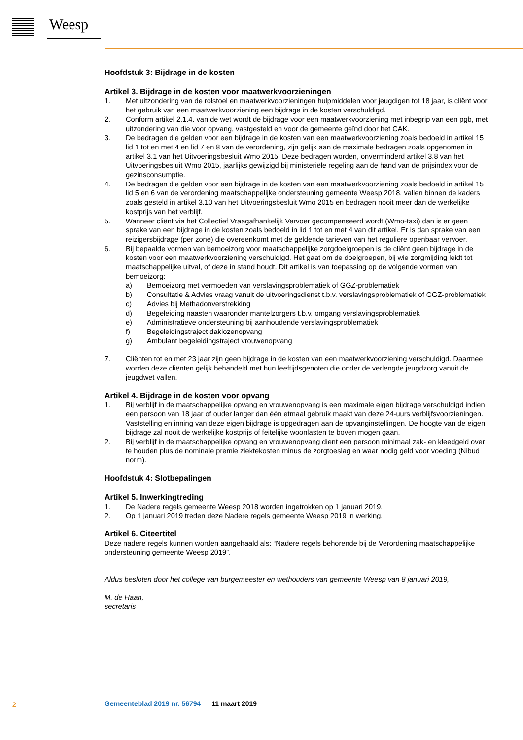Weesp
Hoofdstuk 3: Bijdrage in de kosten
Artikel 3. Bijdrage in de kosten voor maatwerkvoorzieningen
1. Met uitzondering van de rolstoel en maatwerkvoorzieningen hulpmiddelen voor jeugdigen tot 18 jaar, is cliënt voor het gebruik van een maatwerkvoorziening een bijdrage in de kosten verschuldigd.
2. Conform artikel 2.1.4. van de wet wordt de bijdrage voor een maatwerkvoorziening met inbegrip van een pgb, met uitzondering van die voor opvang, vastgesteld en voor de gemeente geïnd door het CAK.
3. De bedragen die gelden voor een bijdrage in de kosten van een maatwerkvoorziening zoals bedoeld in artikel 15 lid 1 tot en met 4 en lid 7 en 8 van de verordening, zijn gelijk aan de maximale bedragen zoals opgenomen in artikel 3.1 van het Uitvoeringsbesluit Wmo 2015. Deze bedragen worden, onverminderd artikel 3.8 van het Uitvoeringsbesluit Wmo 2015, jaarlijks gewijzigd bij ministeriële regeling aan de hand van de prijsindex voor de gezinsconsumptie.
4. De bedragen die gelden voor een bijdrage in de kosten van een maatwerkvoorziening zoals bedoeld in artikel 15 lid 5 en 6 van de verordening maatschappelijke ondersteuning gemeente Weesp 2018, vallen binnen de kaders zoals gesteld in artikel 3.10 van het Uitvoeringsbesluit Wmo 2015 en bedragen nooit meer dan de werkelijke kostprijs van het verblijf.
5. Wanneer cliënt via het Collectief Vraagafhankelijk Vervoer gecompenseerd wordt (Wmo-taxi) dan is er geen sprake van een bijdrage in de kosten zoals bedoeld in lid 1 tot en met 4 van dit artikel. Er is dan sprake van een reizigersbijdrage (per zone) die overeenkomt met de geldende tarieven van het reguliere openbaar vervoer.
6. Bij bepaalde vormen van bemoeizorg voor maatschappelijke zorgdoelgroepen is de cliënt geen bijdrage in de kosten voor een maatwerkvoorziening verschuldigd. Het gaat om de doelgroepen, bij wie zorgmijding leidt tot maatschappelijke uitval, of deze in stand houdt. Dit artikel is van toepassing op de volgende vormen van bemoeizorg:
a) Bemoeizorg met vermoeden van verslavingsproblematiek of GGZ-problematiek
b) Consultatie & Advies vraag vanuit de uitvoeringsdienst t.b.v. verslavingsproblematiek of GGZ-problematiek
c) Advies bij Methadonverstrekking
d) Begeleiding naasten waaronder mantelzorgers t.b.v. omgang verslavingsproblematiek
e) Administratieve ondersteuning bij aanhoudende verslavingsproblematiek
f) Begeleidingstraject daklozenopvang
g) Ambulant begeleidingstraject vrouwenopvang
7. Cliënten tot en met 23 jaar zijn geen bijdrage in de kosten van een maatwerkvoorziening verschuldigd. Daarmee worden deze cliënten gelijk behandeld met hun leeftijdsgenoten die onder de verlengde jeugdzorg vanuit de jeugdwet vallen.
Artikel 4. Bijdrage in de kosten voor opvang
1. Bij verblijf in de maatschappelijke opvang en vrouwenopvang is een maximale eigen bijdrage verschuldigd indien een persoon van 18 jaar of ouder langer dan één etmaal gebruik maakt van deze 24-uurs verblijfsvoorzieningen. Vaststelling en inning van deze eigen bijdrage is opgedragen aan de opvanginstellingen. De hoogte van de eigen bijdrage zal nooit de werkelijke kostprijs of feitelijke woonlasten te boven mogen gaan.
2. Bij verblijf in de maatschappelijke opvang en vrouwenopvang dient een persoon minimaal zak- en kleedgeld over te houden plus de nominale premie ziektekosten minus de zorgtoeslag en waar nodig geld voor voeding (Nibud norm).
Hoofdstuk 4: Slotbepalingen
Artikel 5. Inwerkingtreding
1. De Nadere regels gemeente Weesp 2018 worden ingetrokken op 1 januari 2019.
2. Op 1 januari 2019 treden deze Nadere regels gemeente Weesp 2019 in werking.
Artikel 6. Citeertitel
Deze nadere regels kunnen worden aangehaald als: “Nadere regels behorende bij de Verordening maatschappelijke ondersteuning gemeente Weesp 2019”.
Aldus besloten door het college van burgemeester en wethouders van gemeente Weesp van 8 januari 2019,
M. de Haan,
secretaris
2
Gemeenteblad 2019 nr. 56794 11 maart 2019